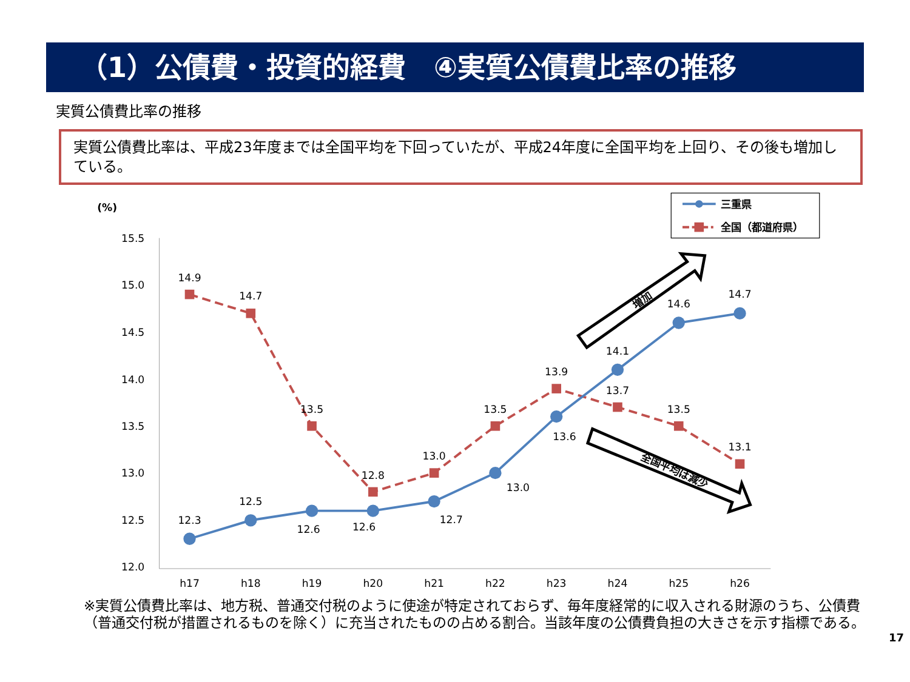（1）公債費・投資的経費　④実質公債費比率の推移
実質公債費比率の推移
実質公債費比率は、平成23年度までは全国平均を下回っていたが、平成24年度に全国平均を上回り、その後も増加している。
(%)
15.5
15.0
14.5
14.0
13.5
13.0
12.5
12.0
h17
h18
h19
h20
h21
h22
h23
h24
h25
h26
14.9
14.7
13.5
12.8
13.0
13.5
13.9
13.7
13.5
13.1
12.3
12.5
12.6
12.6
12.7
13.0
13.6
14.1
14.6
14.7
三重県
全国（都道府県）
増加
全国平均は減少
※実質公債費比率は、地方税、普通交付税のように使途が特定されておらず、毎年度経常的に収入される財源のうち、公債費（普通交付税が措置されるものを除く）に充当されたものの占める割合。当該年度の公債費負担の大きさを示す指標である。
17